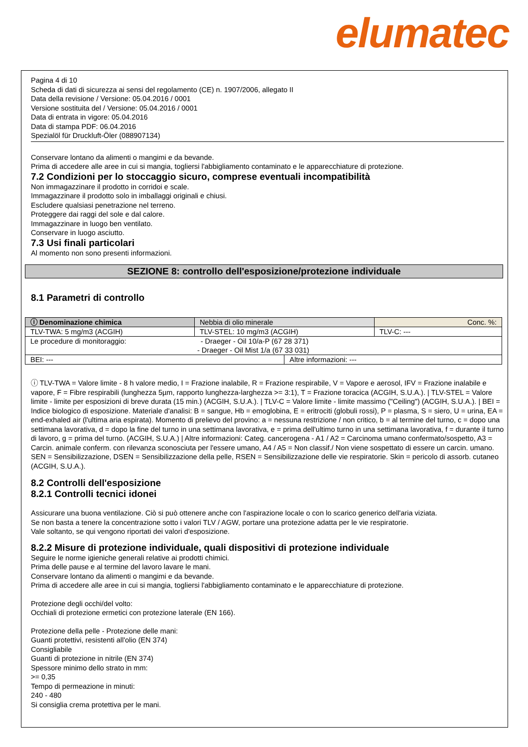elumatec
Pagina 4 di 10
Scheda di dati di sicurezza ai sensi del regolamento (CE) n. 1907/2006, allegato II
Data della revisione / Versione: 05.04.2016 / 0001
Versione sostituita del / Versione: 05.04.2016 / 0001
Data di entrata in vigore: 05.04.2016
Data di stampa PDF: 06.04.2016
Spezialöl für Druckluft-Öler (088907134)
Conservare lontano da alimenti o mangimi e da bevande.
Prima di accedere alle aree in cui si mangia, togliersi l'abbigliamento contaminato e le apparecchiature di protezione.
7.2 Condizioni per lo stoccaggio sicuro, comprese eventuali incompatibilità
Non immagazzinare il prodotto in corridoi e scale.
Immagazzinare il prodotto solo in imballaggi originali e chiusi.
Escludere qualsiasi penetrazione nel terreno.
Proteggere dai raggi del sole e dal calore.
Immagazzinare in luogo ben ventilato.
Conservare in luogo asciutto.
7.3 Usi finali particolari
Al momento non sono presenti informazioni.
SEZIONE 8: controllo dell'esposizione/protezione individuale
8.1 Parametri di controllo
| ⓘ Denominazione chimica | Nebbia di olio minerale | | Conc. %: |
| TLV-TWA: 5 mg/m3 (ACGIH) | TLV-STEL: 10 mg/m3 (ACGIH) | | TLV-C: --- |
| Le procedure di monitoraggio: - Draeger - Oil 10/a-P (67 28 371) - Draeger - Oil Mist 1/a (67 33 031) | | | |
| BEI: --- | | Altre informazioni: --- | |
ⓘ TLV-TWA = Valore limite - 8 h valore medio, I = Frazione inalabile, R = Frazione respirabile, V = Vapore e aerosol, IFV = Frazione inalabile e vapore, F = Fibre respirabili (lunghezza 5µm, rapporto lunghezza-larghezza >= 3:1), T = Frazione toracica (ACGIH, S.U.A.). | TLV-STEL = Valore limite - limite per esposizioni di breve durata (15 min.) (ACGIH, S.U.A.). | TLV-C = Valore limite - limite massimo ("Ceiling") (ACGIH, S.U.A.). | BEI = Indice biologico di esposizione. Materiale d'analisi: B = sangue, Hb = emoglobina, E = eritrociti (globuli rossi), P = plasma, S = siero, U = urina, EA = end-exhaled air (l'ultima aria espirata). Momento di prelievo del provino: a = nessuna restrizione / non critico, b = al termine del turno, c = dopo una settimana lavorativa, d = dopo la fine del turno in una settimana lavorativa, e = prima dell'ultimo turno in una settimana lavorativa, f = durante il turno di lavoro, g = prima del turno. (ACGIH, S.U.A.) | Altre informazioni: Categ. cancerogena - A1 / A2 = Carcinoma umano confermato/sospetto, A3 = Carcin. animale conferm. con rilevanza sconosciuta per l'essere umano, A4 / A5 = Non classif./ Non viene sospettato di essere un carcin. umano. SEN = Sensibilizzazione, DSEN = Sensibilizzazione della pelle, RSEN = Sensibilizzazione delle vie respiratorie. Skin = pericolo di assorb. cutaneo (ACGIH, S.U.A.).
8.2 Controlli dell'esposizione
8.2.1 Controlli tecnici idonei
Assicurare una buona ventilazione. Ciò si può ottenere anche con l'aspirazione locale o con lo scarico generico dell'aria viziata.
Se non basta a tenere la concentrazione sotto i valori TLV / AGW, portare una protezione adatta per le vie respiratorie.
Vale soltanto, se qui vengono riportati dei valori d'esposizione.
8.2.2 Misure di protezione individuale, quali dispositivi di protezione individuale
Seguire le norme igieniche generali relative ai prodotti chimici.
Prima delle pause e al termine del lavoro lavare le mani.
Conservare lontano da alimenti o mangimi e da bevande.
Prima di accedere alle aree in cui si mangia, togliersi l'abbigliamento contaminato e le apparecchiature di protezione.
Protezione degli occhi/del volto:
Occhiali di protezione ermetici con protezione laterale (EN 166).
Protezione della pelle - Protezione delle mani:
Guanti protettivi, resistenti all'olio (EN 374)
Consigliabile
Guanti di protezione in nitrile (EN 374)
Spessore minimo dello strato in mm:
>= 0,35
Tempo di permeazione in minuti:
240 - 480
Si consiglia crema protettiva per le mani.